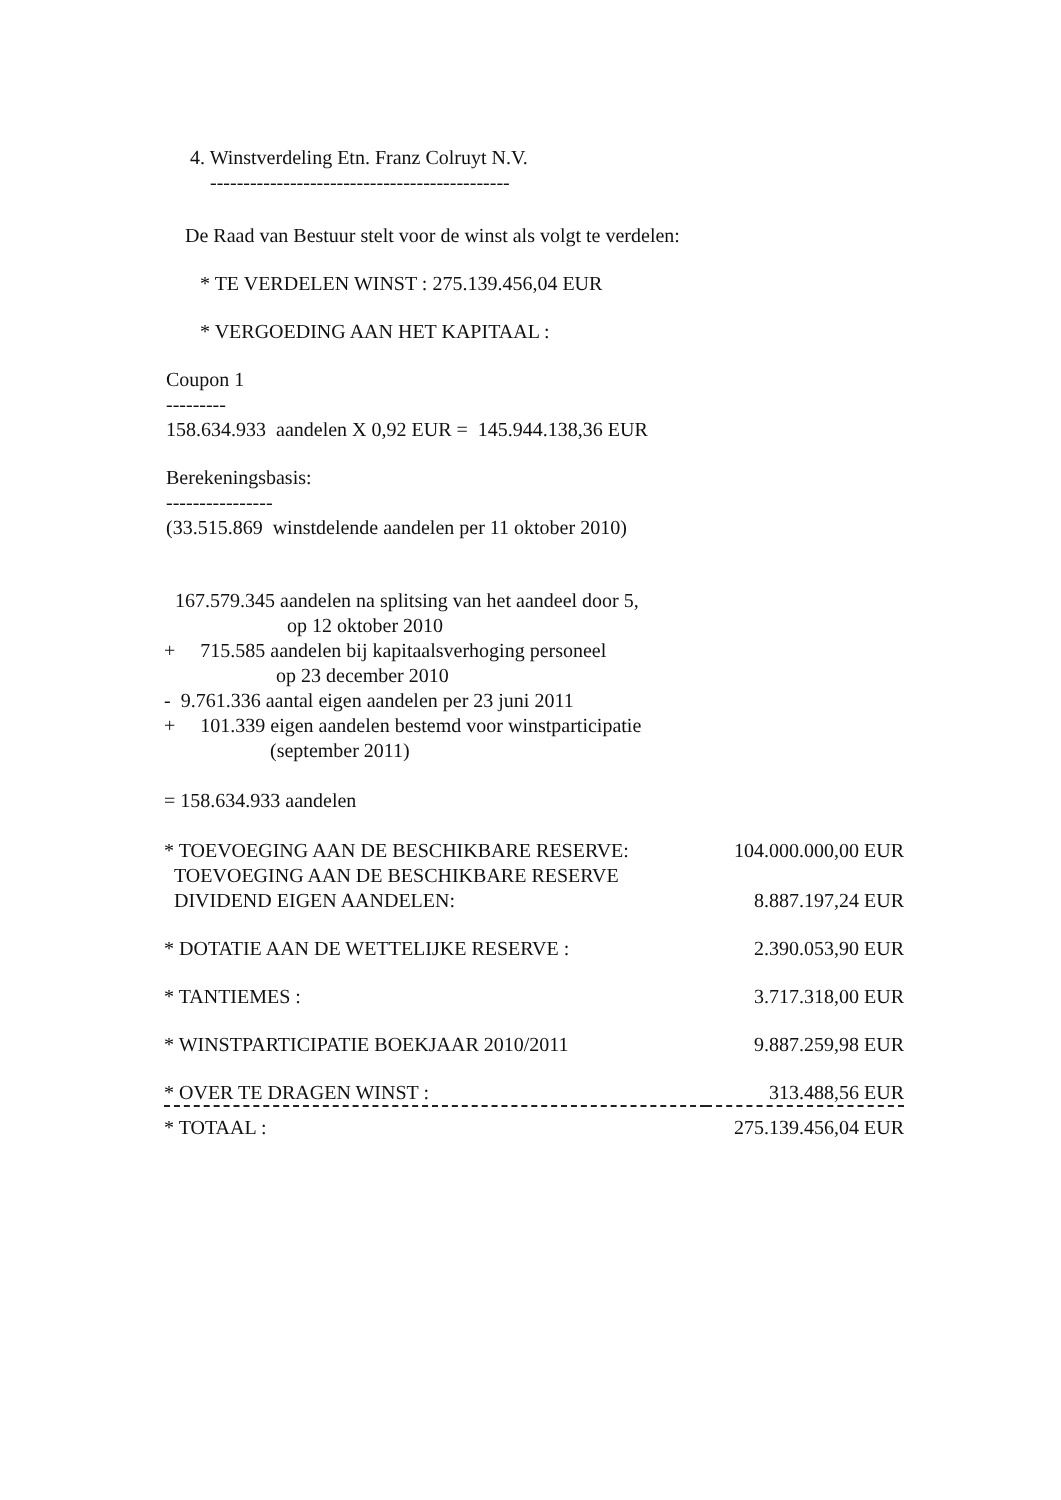4. Winstverdeling Etn. Franz Colruyt N.V.
---------------------------------------------
De Raad van Bestuur stelt voor de winst als volgt te verdelen:
* TE VERDELEN WINST : 275.139.456,04 EUR
* VERGOEDING AAN HET KAPITAAL :
Coupon 1
---------
158.634.933 aandelen X 0,92 EUR = 145.944.138,36 EUR
Berekeningsbasis:
----------------
(33.515.869 winstdelende aandelen per 11 oktober 2010)
167.579.345 aandelen na splitsing van het aandeel door 5,
op 12 oktober 2010
+ 715.585 aandelen bij kapitaalsverhoging personeel
op 23 december 2010
- 9.761.336 aantal eigen aandelen per 23 juni 2011
+ 101.339 eigen aandelen bestemd voor winstparticipatie
(september 2011)
= 158.634.933 aandelen
| * TOEVOEGING AAN DE BESCHIKBARE RESERVE: | 104.000.000,00 EUR |
| TOEVOEGING AAN DE BESCHIKBARE RESERVE DIVIDEND EIGEN AANDELEN: | 8.887.197,24 EUR |
| * DOTATIE AAN DE WETTELIJKE RESERVE : | 2.390.053,90 EUR |
| * TANTIEMES : | 3.717.318,00 EUR |
| * WINSTPARTICIPATIE BOEKJAAR 2010/2011 | 9.887.259,98 EUR |
| * OVER TE DRAGEN WINST : | 313.488,56 EUR |
| * TOTAAL : | 275.139.456,04 EUR |